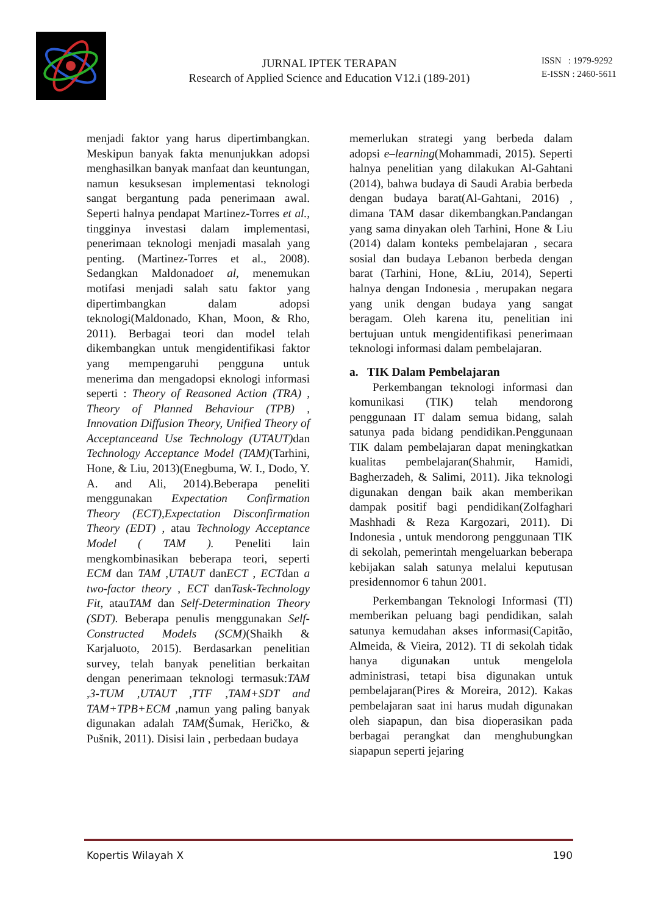JURNAL IPTEK TERAPAN
Research of Applied Science and Education V12.i (189-201)
ISSN : 1979-9292
E-ISSN : 2460-5611
menjadi faktor yang harus dipertimbangkan. Meskipun banyak fakta menunjukkan adopsi menghasilkan banyak manfaat dan keuntungan, namun kesuksesan implementasi teknologi sangat bergantung pada penerimaan awal. Seperti halnya pendapat Martinez-Torres et al., tingginya investasi dalam implementasi, penerimaan teknologi menjadi masalah yang penting. (Martinez-Torres et al., 2008). Sedangkan Maldonadoet al, menemukan motifasi menjadi salah satu faktor yang dipertimbangkan dalam adopsi teknologi(Maldonado, Khan, Moon, & Rho, 2011). Berbagai teori dan model telah dikembangkan untuk mengidentifikasi faktor yang mempengaruhi pengguna untuk menerima dan mengadopsi eknologi informasi seperti : Theory of Reasoned Action (TRA) , Theory of Planned Behaviour (TPB) , Innovation Diffusion Theory, Unified Theory of Acceptanceand Use Technology (UTAUT) dan Technology Acceptance Model (TAM)(Tarhini, Hone, & Liu, 2013)(Enegbuma, W. I., Dodo, Y. A. and Ali, 2014).Beberapa peneliti menggunakan Expectation Confirmation Theory (ECT),Expectation Disconfirmation Theory (EDT) , atau Technology Acceptance Model ( TAM ). Peneliti lain mengkombinasikan beberapa teori, seperti ECM dan TAM ,UTAUT danECT , ECTdan a two-factor theory , ECT danTask-Technology Fit, atauTAM dan Self-Determination Theory (SDT). Beberapa penulis menggunakan Self-Constructed Models (SCM)(Shaikh & Karjaluoto, 2015). Berdasarkan penelitian survey, telah banyak penelitian berkaitan dengan penerimaan teknologi termasuk:TAM ,3-TUM ,UTAUT ,TTF ,TAM+SDT and TAM+TPB+ECM ,namun yang paling banyak digunakan adalah TAM(Šumak, Heričko, & Pušnik, 2011). Disisi lain , perbedaan budaya
memerlukan strategi yang berbeda dalam adopsi e–learning(Mohammadi, 2015). Seperti halnya penelitian yang dilakukan Al-Gahtani (2014), bahwa budaya di Saudi Arabia berbeda dengan budaya barat(Al-Gahtani, 2016) , dimana TAM dasar dikembangkan.Pandangan yang sama dinyakan oleh Tarhini, Hone & Liu (2014) dalam konteks pembelajaran , secara sosial dan budaya Lebanon berbeda dengan barat (Tarhini, Hone, &Liu, 2014), Seperti halnya dengan Indonesia , merupakan negara yang unik dengan budaya yang sangat beragam. Oleh karena itu, penelitian ini bertujuan untuk mengidentifikasi penerimaan teknologi informasi dalam pembelajaran.
a. TIK Dalam Pembelajaran
Perkembangan teknologi informasi dan komunikasi (TIK) telah mendorong penggunaan IT dalam semua bidang, salah satunya pada bidang pendidikan.Penggunaan TIK dalam pembelajaran dapat meningkatkan kualitas pembelajaran(Shahmir, Hamidi, Bagherzadeh, & Salimi, 2011). Jika teknologi digunakan dengan baik akan memberikan dampak positif bagi pendidikan(Zolfaghari Mashhadi & Reza Kargozari, 2011). Di Indonesia , untuk mendorong penggunaan TIK di sekolah, pemerintah mengeluarkan beberapa kebijakan salah satunya melalui keputusan presidennomor 6 tahun 2001.
Perkembangan Teknologi Informasi (TI) memberikan peluang bagi pendidikan, salah satunya kemudahan akses informasi(Capitão, Almeida, & Vieira, 2012). TI di sekolah tidak hanya digunakan untuk mengelola administrasi, tetapi bisa digunakan untuk pembelajaran(Pires & Moreira, 2012). Kakas pembelajaran saat ini harus mudah digunakan oleh siapapun, dan bisa dioperasikan pada berbagai perangkat dan menghubungkan siapapun seperti jejaring
Kopertis Wilayah X 190